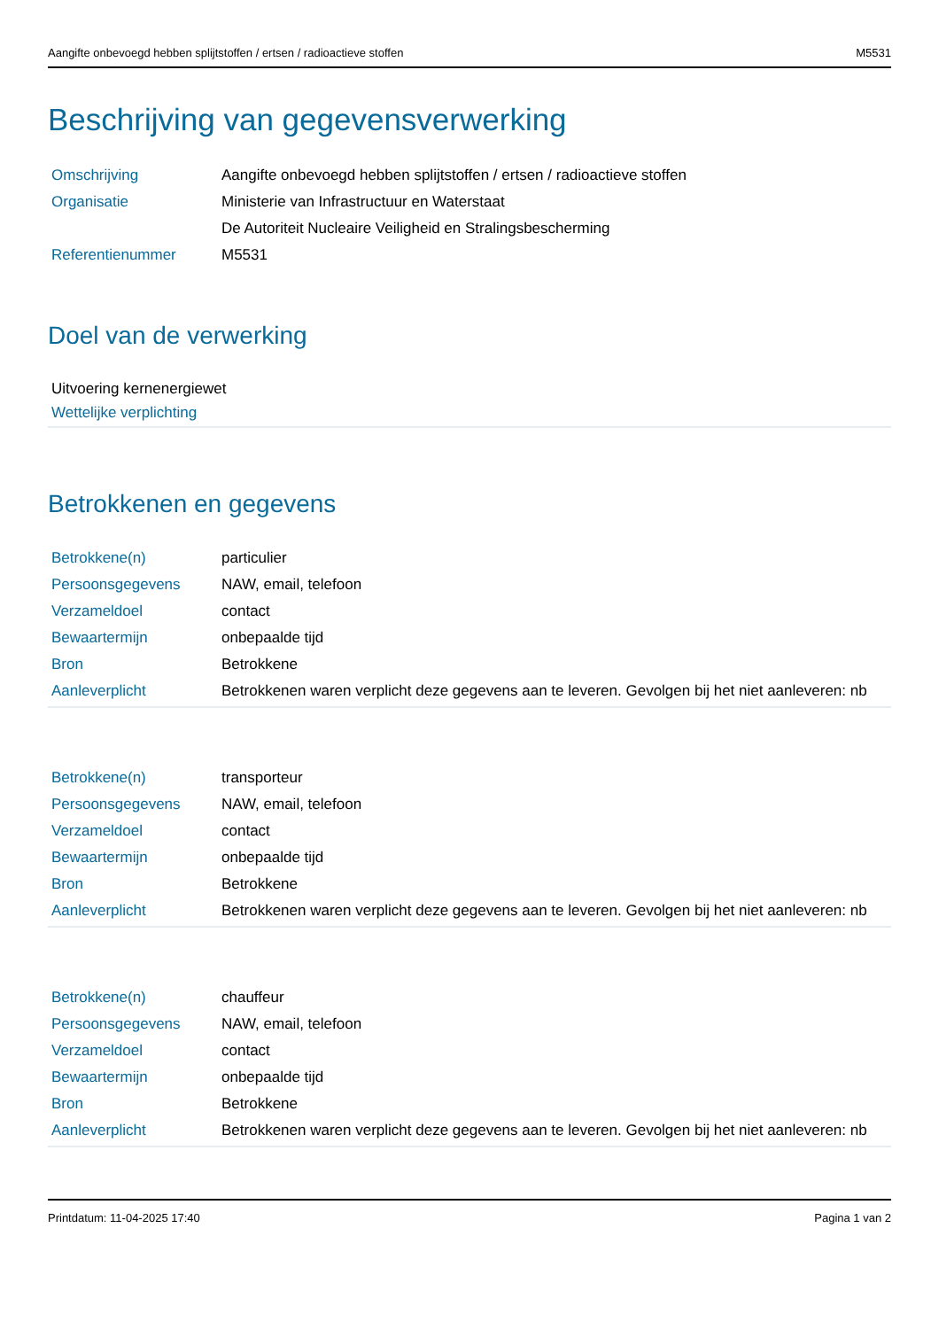Aangifte onbevoegd hebben splijtstoffen / ertsen / radioactieve stoffen M5531
Beschrijving van gegevensverwerking
| Omschrijving | Aangifte onbevoegd hebben splijtstoffen / ertsen / radioactieve stoffen |
| Organisatie | Ministerie van Infrastructuur en Waterstaat |
| | De Autoriteit Nucleaire Veiligheid en Stralingsbescherming |
| Referentienummer | M5531 |
Doel van de verwerking
Uitvoering kernenergiewet
Wettelijke verplichting
Betrokkenen en gegevens
| Betrokkene(n) | particulier |
| Persoonsgegevens | NAW, email, telefoon |
| Verzameldoel | contact |
| Bewaartermijn | onbepaalde tijd |
| Bron | Betrokkene |
| Aanleverplicht | Betrokkenen waren verplicht deze gegevens aan te leveren. Gevolgen bij het niet aanleveren: nb |
| Betrokkene(n) | transporteur |
| Persoonsgegevens | NAW, email, telefoon |
| Verzameldoel | contact |
| Bewaartermijn | onbepaalde tijd |
| Bron | Betrokkene |
| Aanleverplicht | Betrokkenen waren verplicht deze gegevens aan te leveren. Gevolgen bij het niet aanleveren: nb |
| Betrokkene(n) | chauffeur |
| Persoonsgegevens | NAW, email, telefoon |
| Verzameldoel | contact |
| Bewaartermijn | onbepaalde tijd |
| Bron | Betrokkene |
| Aanleverplicht | Betrokkenen waren verplicht deze gegevens aan te leveren. Gevolgen bij het niet aanleveren: nb |
Printdatum: 11-04-2025 17:40 Pagina 1 van 2